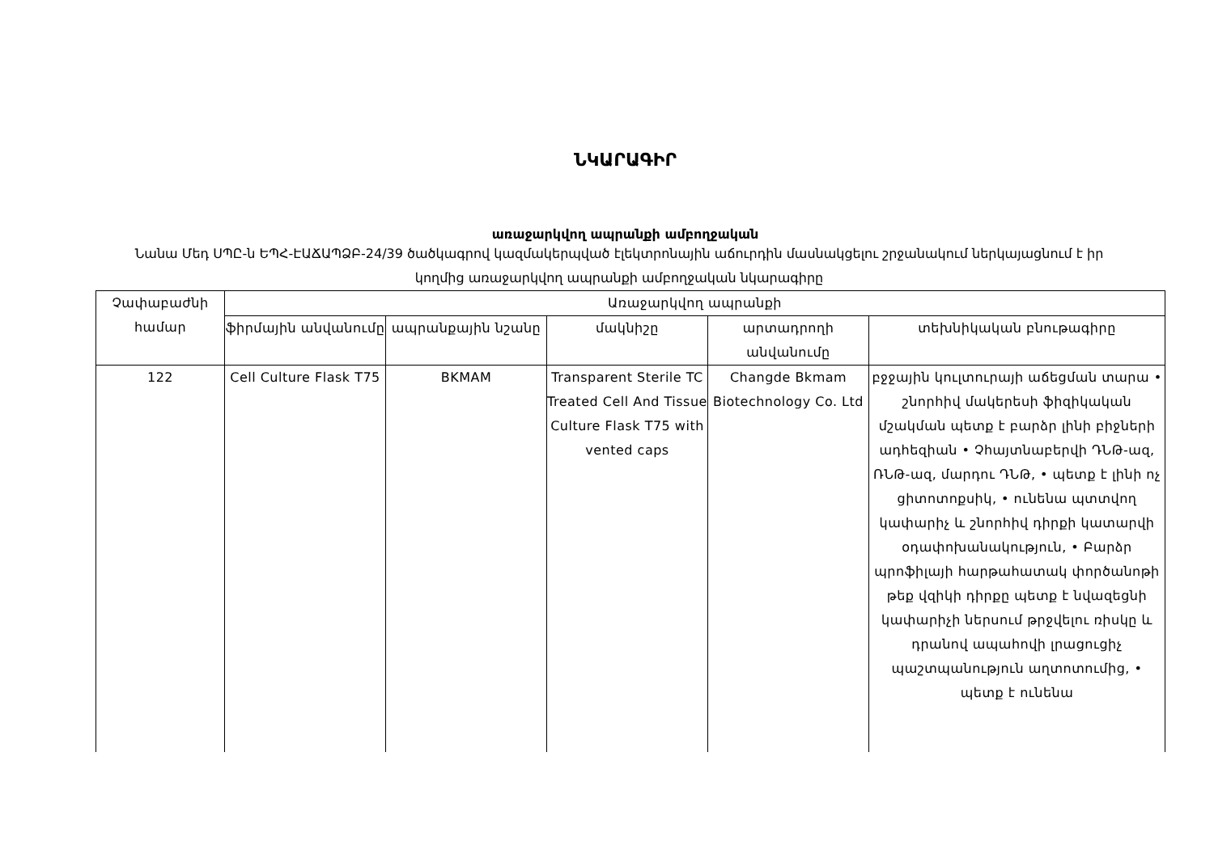ՆԿԱՐԱԳԻՐ
առաջարկվող ապրանքի ամբողջական
Նանա Մեդ ՍՊԸ-ն ԵՊՀ-ԷԱՃԱՊՁԲ-24/39 ծածկագրով կազմակերպված էլեկտրոնային աճուրդին մասնակցելու շրջանակում ներկայացնում է իր կողմից առաջարկվող ապրանքի ամբողջական նկարագիրը
| Չափաբաժնի համար | Առաջարկվող ապրանքի | | | | |
| --- | --- | --- | --- | --- | --- |
| | ֆիրմային անվանումը | ապրանքային նշանը | մակնիշը | արտադրողի անվանումը | տեխնիկական բնութագիրը |
| 122 | Cell Culture Flask T75 | BKMAM | Transparent Sterile TC Treated Cell And Tissue Culture Flask T75 with vented caps | Changde Bkmam Biotechnology Co. Ltd | բջջային կուլտուրայի աճեցման տարա • շնորհիվ մակերեսի ֆիզիկական մշակման պետք է բարձր լինի բիջների ադհեզիան • Չհայտնաբերվի ԴՆԹ-ազ, ՌՆԹ-ազ, մարդու ԴՆԹ, • պետք է լինի ոչ ցիտոտոքսիկ, • ունենա պտտվող կափարիչ և շնորհիվ դիրքի կատարվի օդափոխանակություն, • Բարձր պրոֆիլայի հարթահատակ փործանոթի թեք վզիկի դիրքը պետք է նվազեցնի կափարիչի ներսում թրջվելու ռիսկը և դրանով ապահովի լրացուցիչ պաշտպանություն աղտոտումից, • պետք է ունենա |